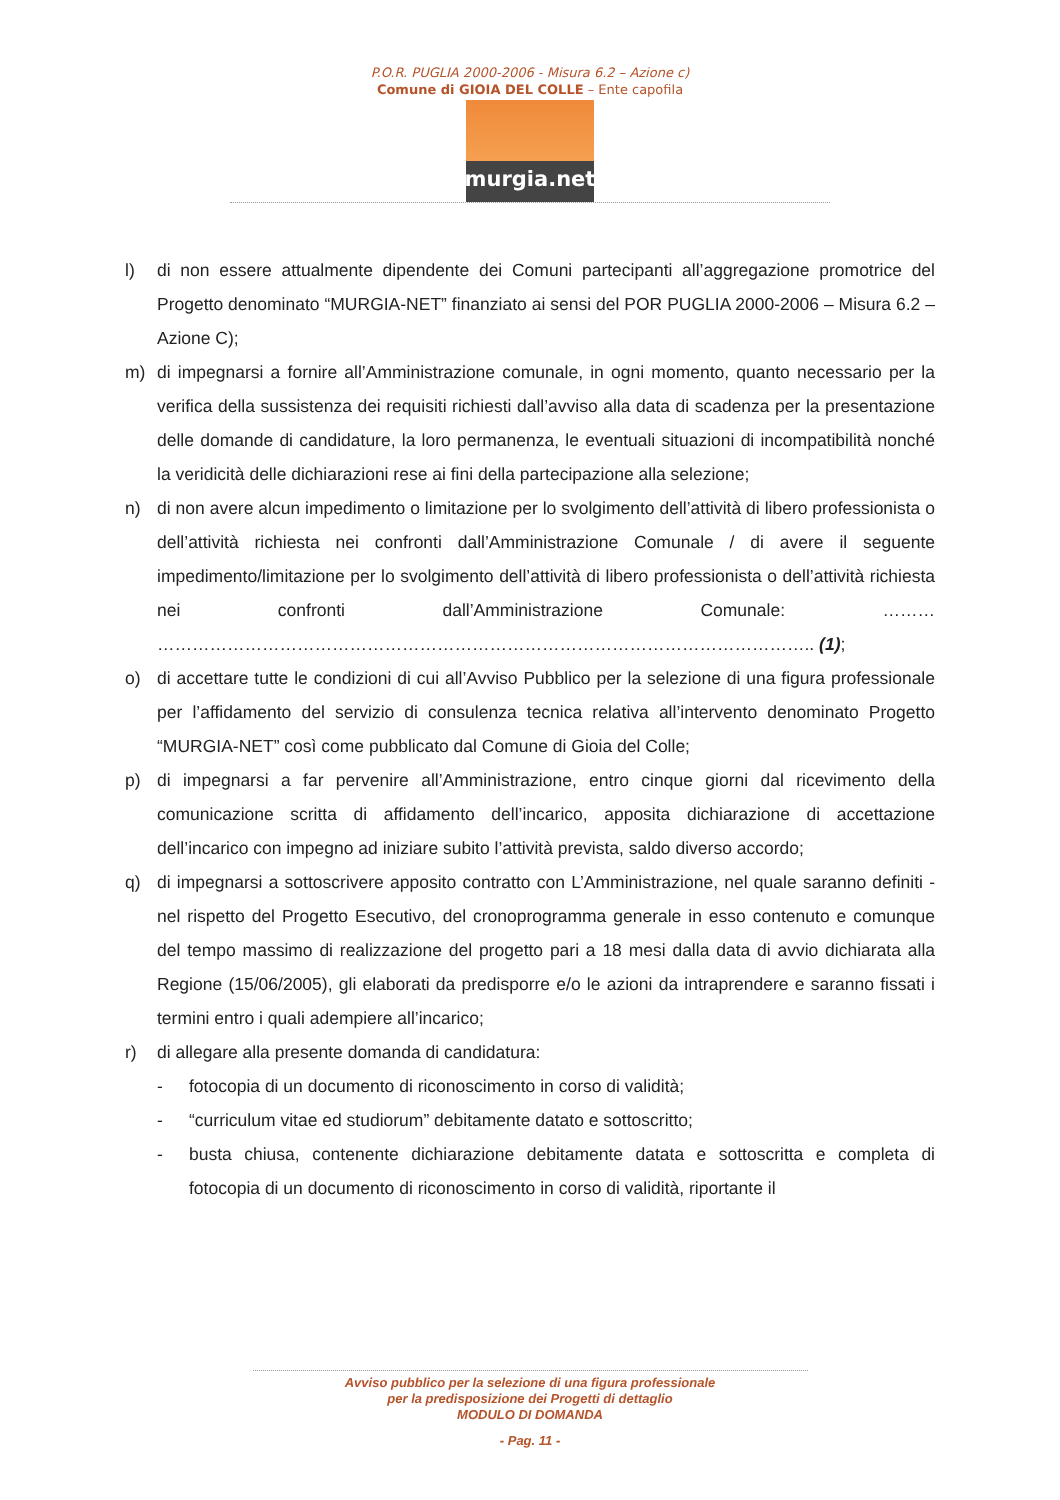P.O.R. PUGLIA 2000-2006 - Misura 6.2 – Azione c)
Comune di GIOIA DEL COLLE – Ente capofila
murgia.net
l) di non essere attualmente dipendente dei Comuni partecipanti all’aggregazione promotrice del Progetto denominato “MURGIA-NET” finanziato ai sensi del POR PUGLIA 2000-2006 – Misura 6.2 – Azione C);
m) di impegnarsi a fornire all’Amministrazione comunale, in ogni momento, quanto necessario per la verifica della sussistenza dei requisiti richiesti dall’avviso alla data di scadenza per la presentazione delle domande di candidature, la loro permanenza, le eventuali situazioni di incompatibilità nonché la veridicità delle dichiarazioni rese ai fini della partecipazione alla selezione;
n) di non avere alcun impedimento o limitazione per lo svolgimento dell’attività di libero professionista o dell’attività richiesta nei confronti dall’Amministrazione Comunale / di avere il seguente impedimento/limitazione per lo svolgimento dell’attività di libero professionista o dell’attività richiesta nei confronti dall’Amministrazione Comunale: ……… ………………………………………………………………………………………………….. (1);
o) di accettare tutte le condizioni di cui all’Avviso Pubblico per la selezione di una figura professionale per l’affidamento del servizio di consulenza tecnica relativa all’intervento denominato Progetto “MURGIA-NET” così come pubblicato dal Comune di Gioia del Colle;
p) di impegnarsi a far pervenire all’Amministrazione, entro cinque giorni dal ricevimento della comunicazione scritta di affidamento dell’incarico, apposita dichiarazione di accettazione dell’incarico con impegno ad iniziare subito l’attività prevista, saldo diverso accordo;
q) di impegnarsi a sottoscrivere apposito contratto con L’Amministrazione, nel quale saranno definiti - nel rispetto del Progetto Esecutivo, del cronoprogramma generale in esso contenuto e comunque del tempo massimo di realizzazione del progetto pari a 18 mesi dalla data di avvio dichiarata alla Regione (15/06/2005), gli elaborati da predisporre e/o le azioni da intraprendere e saranno fissati i termini entro i quali adempiere all’incarico;
r) di allegare alla presente domanda di candidatura:
- fotocopia di un documento di riconoscimento in corso di validità;
- “curriculum vitae ed studiorum” debitamente datato e sottoscritto;
- busta chiusa, contenente dichiarazione debitamente datata e sottoscritta e completa di fotocopia di un documento di riconoscimento in corso di validità, riportante il
Avviso pubblico per la selezione di una figura professionale
per la predisposizione dei Progetti di dettaglio
MODULO DI DOMANDA
- Pag. 11 -